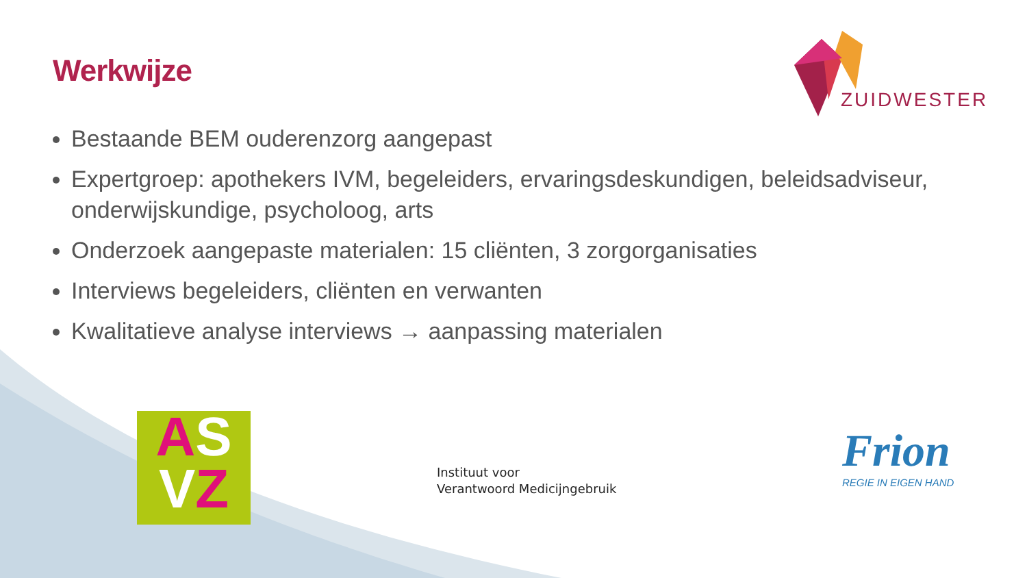Werkwijze
ZUIDWESTER
Bestaande BEM ouderenzorg aangepast
Expertgroep: apothekers IVM, begeleiders, ervaringsdeskundigen, beleidsadviseur, onderwijskundige, psycholoog, arts
Onderzoek aangepaste materialen: 15 cliënten, 3 zorgorganisaties
Interviews begeleiders, cliënten en verwanten
Kwalitatieve analyse interviews → aanpassing materialen
AS
VZ
Instituut voor
Verantwoord Medicijngebruik
Frion
REGIE IN EIGEN HAND